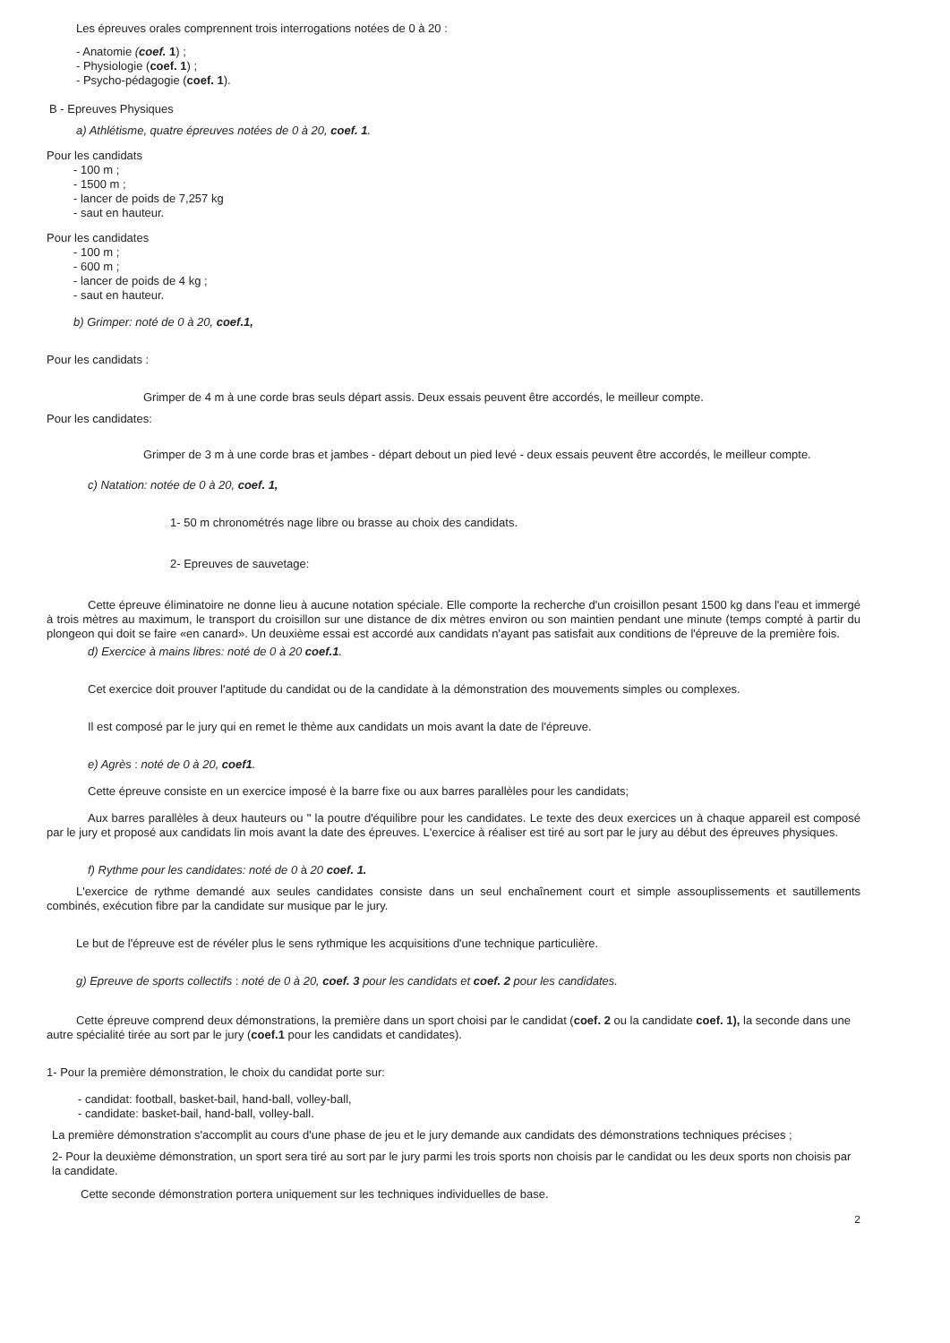Les épreuves orales comprennent trois interrogations notées de 0 à 20 :
- Anatomie (coef. 1) ;
- Physiologie (coef. 1) ;
- Psycho-pédagogie (coef. 1).
B - Epreuves Physiques
a) Athlétisme, quatre épreuves notées de 0 à 20, coef. 1.
Pour les candidats
- 100 m ;
- 1500 m ;
- lancer de poids de 7,257 kg
- saut en hauteur.
Pour les candidates
- 100 m ;
- 600 m ;
- lancer de poids de 4 kg ;
- saut en hauteur.
b) Grimper: noté de 0 à 20, coef.1,
Pour les candidats :
Grimper de 4 m à une corde bras seuls départ assis. Deux essais peuvent être accordés, le meilleur compte.
Pour les candidates:
Grimper de 3 m à une corde bras et jambes - départ debout un pied levé - deux essais peuvent être accordés, le meilleur compte.
c) Natation: notée de 0 à 20, coef. 1,
1- 50 m chronométrés nage libre ou brasse au choix des candidats.
2- Epreuves de sauvetage:
Cette épreuve éliminatoire ne donne lieu à aucune notation spéciale. Elle comporte la recherche d'un croisillon pesant 1500 kg dans l'eau et immergé à trois mètres au maximum, le transport du croisillon sur une distance de dix mètres environ ou son maintien pendant une minute (temps compté à partir du plongeon qui doit se faire «en canard». Un deuxième essai est accordé aux candidats n'ayant pas satisfait aux conditions de l'épreuve de la première fois.
d) Exercice à mains libres: noté de 0 à 20 coef.1.
Cet exercice doit prouver l'aptitude du candidat ou de la candidate à la démonstration des mouvements simples ou complexes.
Il est composé par le jury qui en remet le thème aux candidats un mois avant la date de l'épreuve.
e) Agrès : noté de 0 à 20, coef1.
Cette épreuve consiste en un exercice imposé è la barre fixe ou aux barres parallèles pour les candidats;
Aux barres parallèles à deux hauteurs ou " la poutre d'équilibre pour les candidates. Le texte des deux exercices un à chaque appareil est composé par le jury et proposé aux candidats lin mois avant la date des épreuves. L'exercice à réaliser est tiré au sort par le jury au début des épreuves physiques.
f) Rythme pour les candidates: noté de 0 à 20 coef. 1.
L'exercice de rythme demandé aux seules candidates consiste dans un seul enchaînement court et simple assouplissements et sautillements combinés, exécution fibre par la candidate sur musique par le jury.
Le but de l'épreuve est de révéler plus le sens rythmique les acquisitions d'une technique particulière.
g) Epreuve de sports collectifs : noté de 0 à 20, coef. 3 pour les candidats et coef. 2 pour les candidates.
Cette épreuve comprend deux démonstrations, la première dans un sport choisi par le candidat (coef. 2 ou la candidate coef. 1), la seconde dans une autre spécialité tirée au sort par le jury (coef.1 pour les candidats et candidates).
1- Pour la première démonstration, le choix du candidat porte sur:
- candidat: football, basket-bail, hand-ball, volley-ball,
- candidate: basket-bail, hand-ball, volley-ball.
La première démonstration s'accomplit au cours d'une phase de jeu et le jury demande aux candidats des démonstrations techniques précises ;
2- Pour la deuxième démonstration, un sport sera tiré au sort par le jury parmi les trois sports non choisis par le candidat ou les deux sports non choisis par la candidate.
Cette seconde démonstration portera uniquement sur les techniques individuelles de base.
2